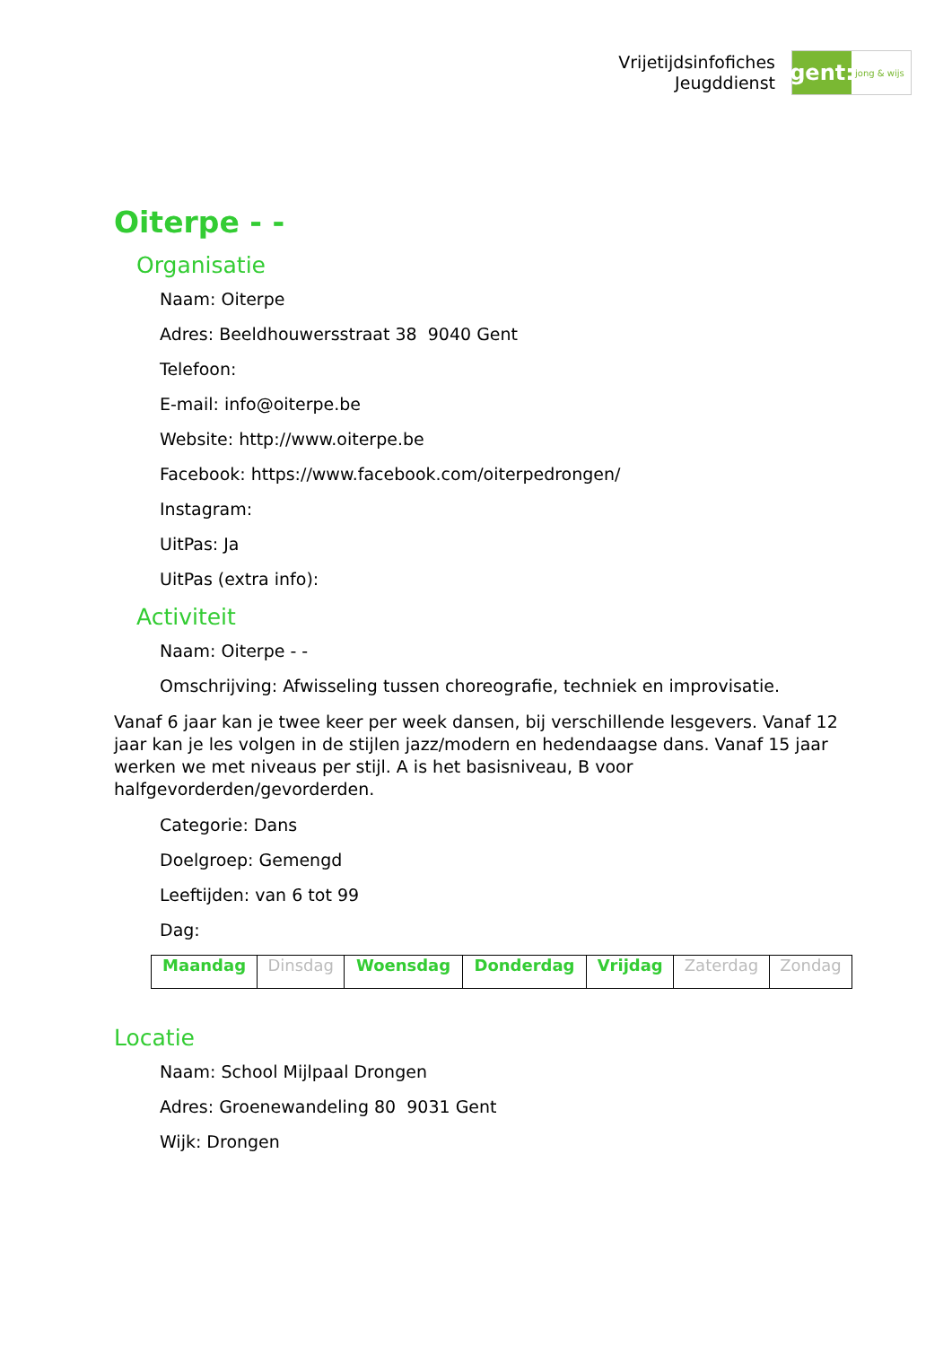Vrijetijdsinfofiches
Jeugddienst
gent:
jong & wijs
Oiterpe - -
Organisatie
Naam: Oiterpe
Adres: Beeldhouwersstraat 38 9040 Gent
Telefoon:
E-mail: info@oiterpe.be
Website: http://www.oiterpe.be
Facebook: https://www.facebook.com/oiterpedrongen/
Instagram:
UitPas: Ja
UitPas (extra info):
Activiteit
Naam: Oiterpe - -
Omschrijving: Afwisseling tussen choreografie, techniek en improvisatie.
Vanaf 6 jaar kan je twee keer per week dansen, bij verschillende lesgevers. Vanaf 12 jaar kan je les volgen in de stijlen jazz/modern en hedendaagse dans. Vanaf 15 jaar werken we met niveaus per stijl. A is het basisniveau, B voor halfgevorderden/gevorderden.
Categorie: Dans
Doelgroep: Gemengd
Leeftijden: van 6 tot 99
Dag:
| Maandag | Dinsdag | Woensdag | Donderdag | Vrijdag | Zaterdag | Zondag |
Locatie
Naam: School Mijlpaal Drongen
Adres: Groenewandeling 80 9031 Gent
Wijk: Drongen